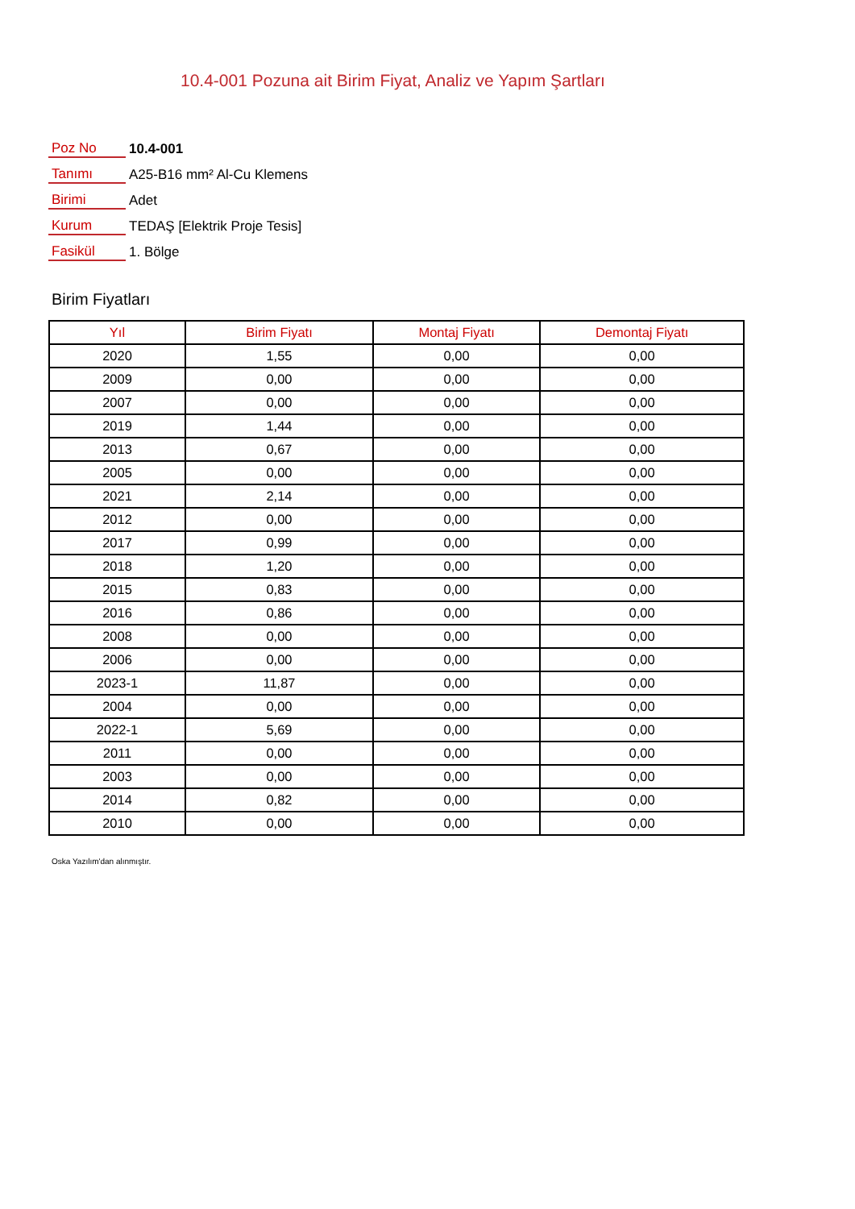10.4-001 Pozuna ait Birim Fiyat, Analiz ve Yapım Şartları
| Poz No | 10.4-001 |
| Tanımı | A25-B16 mm² Al-Cu Klemens |
| Birimi | Adet |
| Kurum | TEDAŞ [Elektrik Proje Tesis] |
| Fasikül | 1. Bölge |
Birim Fiyatları
| Yıl | Birim Fiyatı | Montaj Fiyatı | Demontaj Fiyatı |
| --- | --- | --- | --- |
| 2020 | 1,55 | 0,00 | 0,00 |
| 2009 | 0,00 | 0,00 | 0,00 |
| 2007 | 0,00 | 0,00 | 0,00 |
| 2019 | 1,44 | 0,00 | 0,00 |
| 2013 | 0,67 | 0,00 | 0,00 |
| 2005 | 0,00 | 0,00 | 0,00 |
| 2021 | 2,14 | 0,00 | 0,00 |
| 2012 | 0,00 | 0,00 | 0,00 |
| 2017 | 0,99 | 0,00 | 0,00 |
| 2018 | 1,20 | 0,00 | 0,00 |
| 2015 | 0,83 | 0,00 | 0,00 |
| 2016 | 0,86 | 0,00 | 0,00 |
| 2008 | 0,00 | 0,00 | 0,00 |
| 2006 | 0,00 | 0,00 | 0,00 |
| 2023-1 | 11,87 | 0,00 | 0,00 |
| 2004 | 0,00 | 0,00 | 0,00 |
| 2022-1 | 5,69 | 0,00 | 0,00 |
| 2011 | 0,00 | 0,00 | 0,00 |
| 2003 | 0,00 | 0,00 | 0,00 |
| 2014 | 0,82 | 0,00 | 0,00 |
| 2010 | 0,00 | 0,00 | 0,00 |
Oska Yazılım'dan alınmıştır.